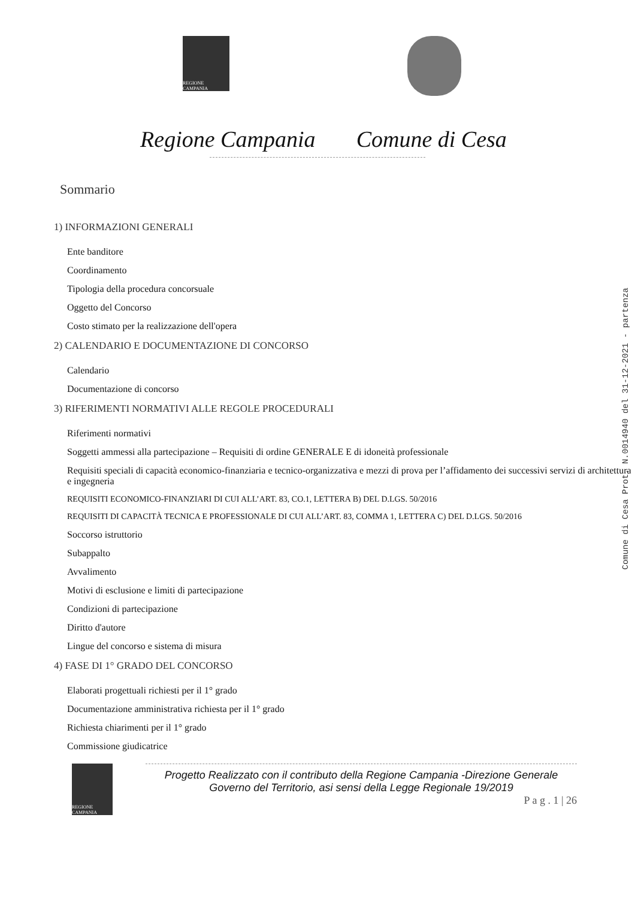REGIONE CAMPANIA
Regione Campania Comune di Cesa
Sommario
1) INFORMAZIONI GENERALI
Ente banditore
Coordinamento
Tipologia della procedura concorsuale
Oggetto del Concorso
Costo stimato per la realizzazione dell'opera
2) CALENDARIO E DOCUMENTAZIONE DI CONCORSO
Calendario
Documentazione di concorso
3) RIFERIMENTI NORMATIVI ALLE REGOLE PROCEDURALI
Riferimenti normativi
Soggetti ammessi alla partecipazione – Requisiti di ordine GENERALE E di idoneità professionale
Requisiti speciali di capacità economico-finanziaria e tecnico-organizzativa e mezzi di prova per l’affidamento dei successivi servizi di architettura e ingegneria
REQUISITI ECONOMICO-FINANZIARI DI CUI ALL’ART. 83, CO.1, LETTERA B) DEL D.LGS. 50/2016
REQUISITI DI CAPACITÀ TECNICA E PROFESSIONALE DI CUI ALL’ART. 83, COMMA 1, LETTERA C) DEL D.LGS. 50/2016
Soccorso istruttorio
Subappalto
Avvalimento
Motivi di esclusione e limiti di partecipazione
Condizioni di partecipazione
Diritto d'autore
Lingue del concorso e sistema di misura
4) FASE DI 1° GRADO DEL CONCORSO
Elaborati progettuali richiesti per il 1° grado
Documentazione amministrativa richiesta per il 1° grado
Richiesta chiarimenti per il 1° grado
Commissione giudicatrice
REGIONE CAMPANIA
Progetto Realizzato con il contributo della Regione Campania -Direzione Generale Governo del Territorio, asi sensi della Legge Regionale 19/2019
P a g . 1 | 26
Comune di Cesa Prot. N.0014940 del 31-12-2021 - partenza